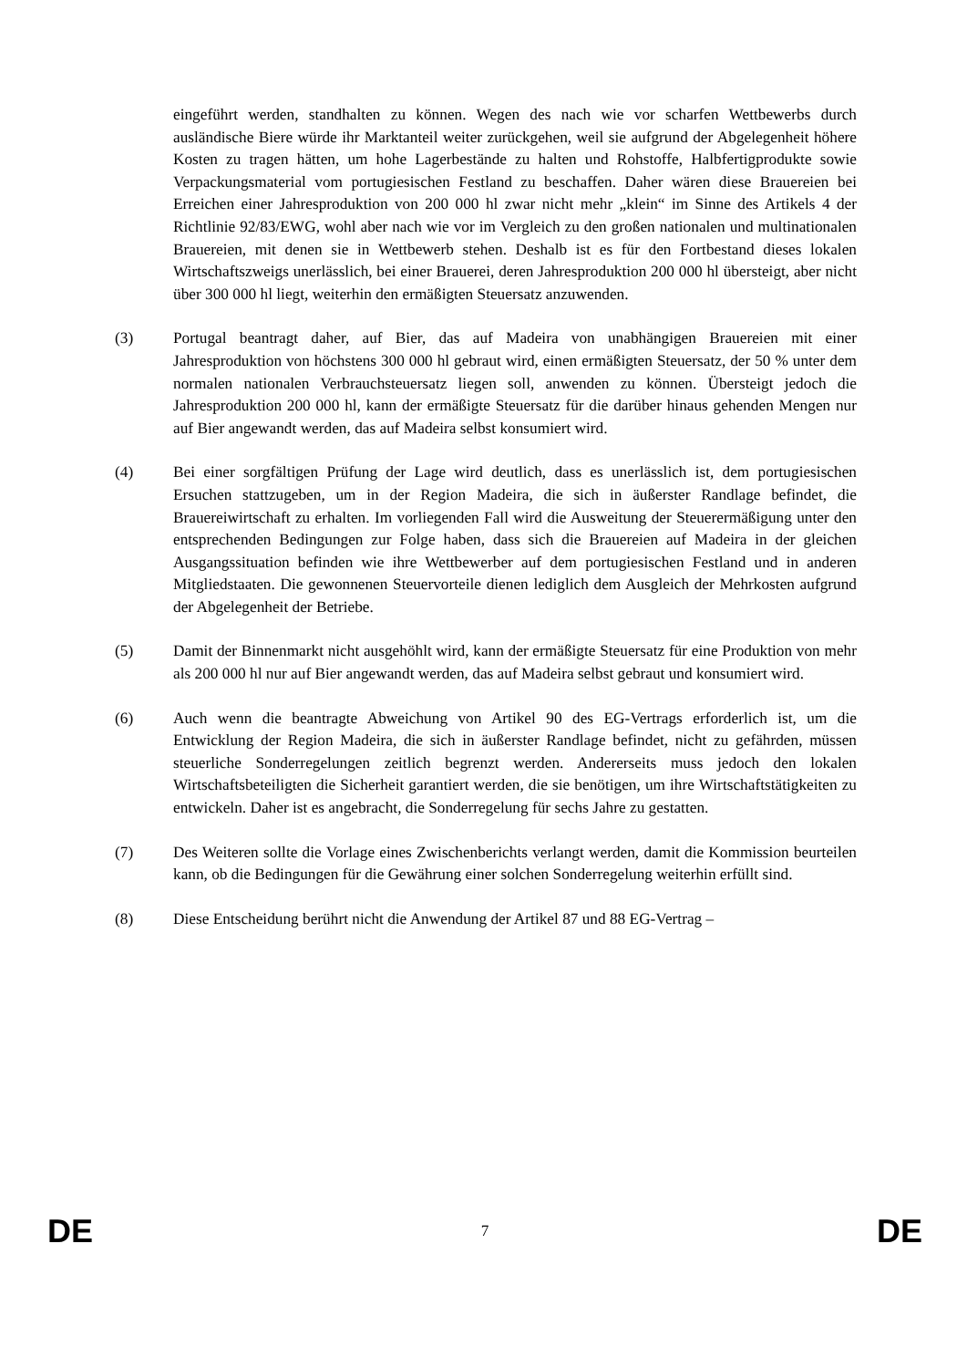eingeführt werden, standhalten zu können. Wegen des nach wie vor scharfen Wettbewerbs durch ausländische Biere würde ihr Marktanteil weiter zurückgehen, weil sie aufgrund der Abgelegenheit höhere Kosten zu tragen hätten, um hohe Lagerbestände zu halten und Rohstoffe, Halbfertigprodukte sowie Verpackungsmaterial vom portugiesischen Festland zu beschaffen. Daher wären diese Brauereien bei Erreichen einer Jahresproduktion von 200 000 hl zwar nicht mehr „klein“ im Sinne des Artikels 4 der Richtlinie 92/83/EWG, wohl aber nach wie vor im Vergleich zu den großen nationalen und multinationalen Brauereien, mit denen sie in Wettbewerb stehen. Deshalb ist es für den Fortbestand dieses lokalen Wirtschaftszweigs unerlässlich, bei einer Brauerei, deren Jahresproduktion 200 000 hl übersteigt, aber nicht über 300 000 hl liegt, weiterhin den ermäßigten Steuersatz anzuwenden.
(3) Portugal beantragt daher, auf Bier, das auf Madeira von unabhängigen Brauereien mit einer Jahresproduktion von höchstens 300 000 hl gebraut wird, einen ermäßigten Steuersatz, der 50 % unter dem normalen nationalen Verbrauchsteuersatz liegen soll, anwenden zu können. Übersteigt jedoch die Jahresproduktion 200 000 hl, kann der ermäßigte Steuersatz für die darüber hinaus gehenden Mengen nur auf Bier angewandt werden, das auf Madeira selbst konsumiert wird.
(4) Bei einer sorgfältigen Prüfung der Lage wird deutlich, dass es unerlässlich ist, dem portugiesischen Ersuchen stattzugeben, um in der Region Madeira, die sich in äußerster Randlage befindet, die Brauereiwirtschaft zu erhalten. Im vorliegenden Fall wird die Ausweitung der Steuerermäßigung unter den entsprechenden Bedingungen zur Folge haben, dass sich die Brauereien auf Madeira in der gleichen Ausgangssituation befinden wie ihre Wettbewerber auf dem portugiesischen Festland und in anderen Mitgliedstaaten. Die gewonnenen Steuervorteile dienen lediglich dem Ausgleich der Mehrkosten aufgrund der Abgelegenheit der Betriebe.
(5) Damit der Binnenmarkt nicht ausgehöhlt wird, kann der ermäßigte Steuersatz für eine Produktion von mehr als 200 000 hl nur auf Bier angewandt werden, das auf Madeira selbst gebraut und konsumiert wird.
(6) Auch wenn die beantragte Abweichung von Artikel 90 des EG-Vertrags erforderlich ist, um die Entwicklung der Region Madeira, die sich in äußerster Randlage befindet, nicht zu gefährden, müssen steuerliche Sonderregelungen zeitlich begrenzt werden. Andererseits muss jedoch den lokalen Wirtschaftsbeteiligten die Sicherheit garantiert werden, die sie benötigen, um ihre Wirtschaftstätigkeiten zu entwickeln. Daher ist es angebracht, die Sonderregelung für sechs Jahre zu gestatten.
(7) Des Weiteren sollte die Vorlage eines Zwischenberichts verlangt werden, damit die Kommission beurteilen kann, ob die Bedingungen für die Gewährung einer solchen Sonderregelung weiterhin erfüllt sind.
(8) Diese Entscheidung berührt nicht die Anwendung der Artikel 87 und 88 EG-Vertrag –
DE 7 DE